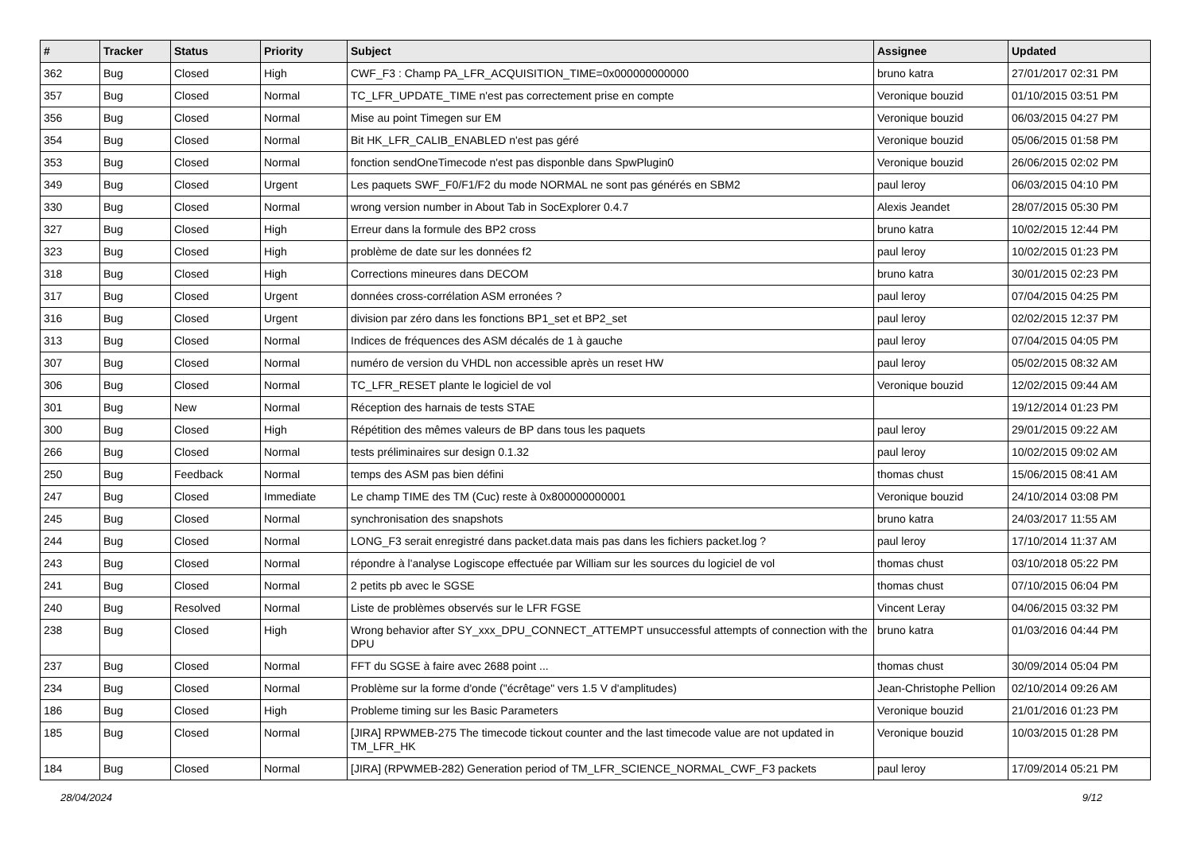| # | Tracker | Status | Priority | Subject | Assignee | Updated |
| --- | --- | --- | --- | --- | --- | --- |
| 362 | Bug | Closed | High | CWF_F3 : Champ PA_LFR_ACQUISITION_TIME=0x000000000000 | bruno katra | 27/01/2017 02:31 PM |
| 357 | Bug | Closed | Normal | TC_LFR_UPDATE_TIME n'est pas correctement prise en compte | Veronique bouzid | 01/10/2015 03:51 PM |
| 356 | Bug | Closed | Normal | Mise au point Timegen sur EM | Veronique bouzid | 06/03/2015 04:27 PM |
| 354 | Bug | Closed | Normal | Bit HK_LFR_CALIB_ENABLED n'est pas géré | Veronique bouzid | 05/06/2015 01:58 PM |
| 353 | Bug | Closed | Normal | fonction sendOneTimecode n'est pas disponble dans SpwPlugin0 | Veronique bouzid | 26/06/2015 02:02 PM |
| 349 | Bug | Closed | Urgent | Les paquets SWF_F0/F1/F2 du mode NORMAL ne sont pas générés en SBM2 | paul leroy | 06/03/2015 04:10 PM |
| 330 | Bug | Closed | Normal | wrong version number in About Tab in SocExplorer 0.4.7 | Alexis Jeandet | 28/07/2015 05:30 PM |
| 327 | Bug | Closed | High | Erreur dans la formule des BP2 cross | bruno katra | 10/02/2015 12:44 PM |
| 323 | Bug | Closed | High | problème de date sur les données f2 | paul leroy | 10/02/2015 01:23 PM |
| 318 | Bug | Closed | High | Corrections mineures dans DECOM | bruno katra | 30/01/2015 02:23 PM |
| 317 | Bug | Closed | Urgent | données cross-corrélation ASM erronées ? | paul leroy | 07/04/2015 04:25 PM |
| 316 | Bug | Closed | Urgent | division par zéro dans les fonctions BP1_set et BP2_set | paul leroy | 02/02/2015 12:37 PM |
| 313 | Bug | Closed | Normal | Indices de fréquences des ASM décalés de 1 à gauche | paul leroy | 07/04/2015 04:05 PM |
| 307 | Bug | Closed | Normal | numéro de version du VHDL non accessible après un reset HW | paul leroy | 05/02/2015 08:32 AM |
| 306 | Bug | Closed | Normal | TC_LFR_RESET plante le logiciel de vol | Veronique bouzid | 12/02/2015 09:44 AM |
| 301 | Bug | New | Normal | Réception des harnais de tests STAE | | 19/12/2014 01:23 PM |
| 300 | Bug | Closed | High | Répétition des mêmes valeurs de BP dans tous les paquets | paul leroy | 29/01/2015 09:22 AM |
| 266 | Bug | Closed | Normal | tests préliminaires sur design 0.1.32 | paul leroy | 10/02/2015 09:02 AM |
| 250 | Bug | Feedback | Normal | temps des ASM pas bien défini | thomas chust | 15/06/2015 08:41 AM |
| 247 | Bug | Closed | Immediate | Le champ TIME des TM (Cuc) reste à 0x800000000001 | Veronique bouzid | 24/10/2014 03:08 PM |
| 245 | Bug | Closed | Normal | synchronisation des snapshots | bruno katra | 24/03/2017 11:55 AM |
| 244 | Bug | Closed | Normal | LONG_F3 serait enregistré dans packet.data mais pas dans les fichiers packet.log ? | paul leroy | 17/10/2014 11:37 AM |
| 243 | Bug | Closed | Normal | répondre à l'analyse Logiscope effectuée par William sur les sources du logiciel de vol | thomas chust | 03/10/2018 05:22 PM |
| 241 | Bug | Closed | Normal | 2 petits pb avec le SGSE | thomas chust | 07/10/2015 06:04 PM |
| 240 | Bug | Resolved | Normal | Liste de problèmes observés sur le LFR FGSE | Vincent Leray | 04/06/2015 03:32 PM |
| 238 | Bug | Closed | High | Wrong behavior after SY_xxx_DPU_CONNECT_ATTEMPT unsuccessful attempts of connection with the DPU | bruno katra | 01/03/2016 04:44 PM |
| 237 | Bug | Closed | Normal | FFT du SGSE à faire avec 2688 point ... | thomas chust | 30/09/2014 05:04 PM |
| 234 | Bug | Closed | Normal | Problème sur la forme d'onde ("écrêtage" vers 1.5 V d'amplitudes) | Jean-Christophe Pellion | 02/10/2014 09:26 AM |
| 186 | Bug | Closed | High | Probleme timing sur les Basic Parameters | Veronique bouzid | 21/01/2016 01:23 PM |
| 185 | Bug | Closed | Normal | [JIRA] RPWMEB-275 The timecode tickout counter and the last timecode value are not updated in TM_LFR_HK | Veronique bouzid | 10/03/2015 01:28 PM |
| 184 | Bug | Closed | Normal | [JIRA] (RPWMEB-282) Generation period of TM_LFR_SCIENCE_NORMAL_CWF_F3 packets | paul leroy | 17/09/2014 05:21 PM |
28/04/2024 9/12